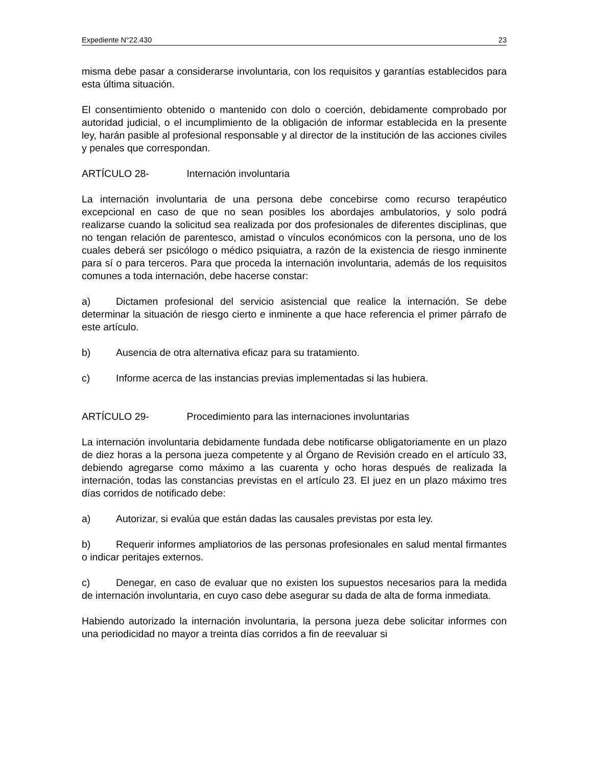Expediente N°22.430 23
misma debe pasar a considerarse involuntaria, con los requisitos y garantías establecidos para esta última situación.
El consentimiento obtenido o mantenido con dolo o coerción, debidamente comprobado por autoridad judicial, o el incumplimiento de la obligación de informar establecida en la presente ley, harán pasible al profesional responsable y al director de la institución de las acciones civiles y penales que correspondan.
ARTÍCULO 28- Internación involuntaria
La internación involuntaria de una persona debe concebirse como recurso terapéutico excepcional en caso de que no sean posibles los abordajes ambulatorios, y solo podrá realizarse cuando la solicitud sea realizada por dos profesionales de diferentes disciplinas, que no tengan relación de parentesco, amistad o vínculos económicos con la persona, uno de los cuales deberá ser psicólogo o médico psiquiatra, a razón de la existencia de riesgo inminente para sí o para terceros. Para que proceda la internación involuntaria, además de los requisitos comunes a toda internación, debe hacerse constar:
a) Dictamen profesional del servicio asistencial que realice la internación. Se debe determinar la situación de riesgo cierto e inminente a que hace referencia el primer párrafo de este artículo.
b) Ausencia de otra alternativa eficaz para su tratamiento.
c) Informe acerca de las instancias previas implementadas si las hubiera.
ARTÍCULO 29- Procedimiento para las internaciones involuntarias
La internación involuntaria debidamente fundada debe notificarse obligatoriamente en un plazo de diez horas a la persona jueza competente y al Órgano de Revisión creado en el artículo 33, debiendo agregarse como máximo a las cuarenta y ocho horas después de realizada la internación, todas las constancias previstas en el artículo 23. El juez en un plazo máximo tres días corridos de notificado debe:
a) Autorizar, si evalúa que están dadas las causales previstas por esta ley.
b) Requerir informes ampliatorios de las personas profesionales en salud mental firmantes o indicar peritajes externos.
c) Denegar, en caso de evaluar que no existen los supuestos necesarios para la medida de internación involuntaria, en cuyo caso debe asegurar su dada de alta de forma inmediata.
Habiendo autorizado la internación involuntaria, la persona jueza debe solicitar informes con una periodicidad no mayor a treinta días corridos a fin de reevaluar si